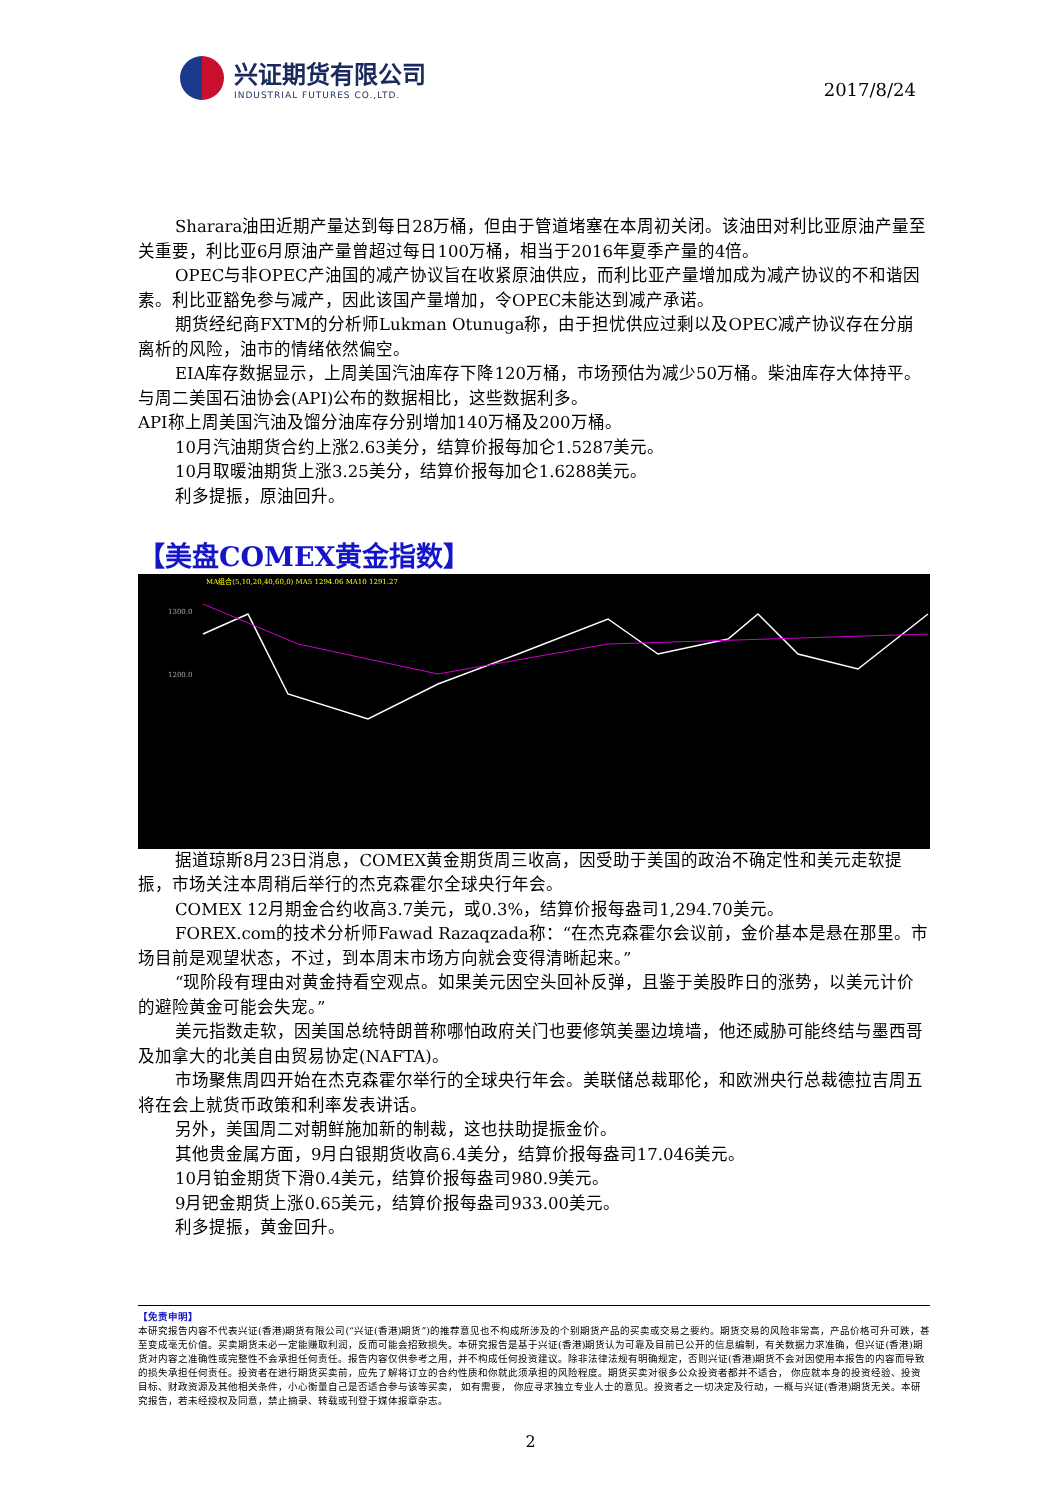兴证期货有限公司
INDUSTRIAL FUTURES CO.,LTD.
2017/8/24
Sharara油田近期产量达到每日28万桶，但由于管道堵塞在本周初关闭。该油田对利比亚原油产量至关重要，利比亚6月原油产量曾超过每日100万桶，相当于2016年夏季产量的4倍。
OPEC与非OPEC产油国的减产协议旨在收紧原油供应，而利比亚产量增加成为减产协议的不和谐因素。利比亚豁免参与减产，因此该国产量增加，令OPEC未能达到减产承诺。
期货经纪商FXTM的分析师Lukman Otunuga称，由于担忧供应过剩以及OPEC减产协议存在分崩离析的风险，油市的情绪依然偏空。
EIA库存数据显示，上周美国汽油库存下降120万桶，市场预估为减少50万桶。柴油库存大体持平。与周二美国石油协会(API)公布的数据相比，这些数据利多。
API称上周美国汽油及馏分油库存分别增加140万桶及200万桶。
10月汽油期货合约上涨2.63美分，结算价报每加仑1.5287美元。
10月取暖油期货上涨3.25美分，结算价报每加仑1.6288美元。
利多提振，原油回升。
【美盘COMEX黄金指数】
1300.0
1200.0
MA组合(5,10,20,40,60,0) MA5 1294.06 MA10 1291.27
据道琼斯8月23日消息，COMEX黄金期货周三收高，因受助于美国的政治不确定性和美元走软提振，市场关注本周稍后举行的杰克森霍尔全球央行年会。
COMEX 12月期金合约收高3.7美元，或0.3%，结算价报每盎司1,294.70美元。
FOREX.com的技术分析师Fawad Razaqzada称：“在杰克森霍尔会议前，金价基本是悬在那里。市场目前是观望状态，不过，到本周末市场方向就会变得清晰起来。”
“现阶段有理由对黄金持看空观点。如果美元因空头回补反弹，且鉴于美股昨日的涨势，以美元计价的避险黄金可能会失宠。”
美元指数走软，因美国总统特朗普称哪怕政府关门也要修筑美墨边境墙，他还威胁可能终结与墨西哥及加拿大的北美自由贸易协定(NAFTA)。
市场聚焦周四开始在杰克森霍尔举行的全球央行年会。美联储总裁耶伦，和欧洲央行总裁德拉吉周五将在会上就货币政策和利率发表讲话。
另外，美国周二对朝鲜施加新的制裁，这也扶助提振金价。
其他贵金属方面，9月白银期货收高6.4美分，结算价报每盎司17.046美元。
10月铂金期货下滑0.4美元，结算价报每盎司980.9美元。
9月钯金期货上涨0.65美元，结算价报每盎司933.00美元。
利多提振，黄金回升。
【免责申明】
本研究报告内容不代表兴证(香港)期货有限公司(“兴证(香港)期货”)的推荐意见也不构成所涉及的个别期货产品的买卖或交易之要约。期货交易的风险非常高，产品价格可升可跌，甚至变成毫无价值。买卖期货未必一定能赚取利润，反而可能会招致损失。本研究报告是基于兴证(香港)期货认为可靠及目前已公开的信息编制，有关数据力求准确，但兴证(香港)期货对内容之准确性或完整性不会承担任何责任。报告内容仅供参考之用，并不构成任何投资建议。除非法律法规有明确规定，否则兴证(香港)期货不会对因使用本报告的内容而导致的损失承担任何责任。投资者在进行期货买卖前，应先了解将订立的合约性质和你就此须承担的风险程度。期货买卖对很多公众投资者都并不适合， 你应就本身的投资经验、投资目标、财政资源及其他相关条件，小心衡量自己是否适合参与该等买卖， 如有需要， 你应寻求独立专业人士的意见。投资者之一切决定及行动，一概与兴证(香港)期货无关。本研究报告，若未经授权及同意，禁止摘录、转载或刊登于媒体报章杂志。
2